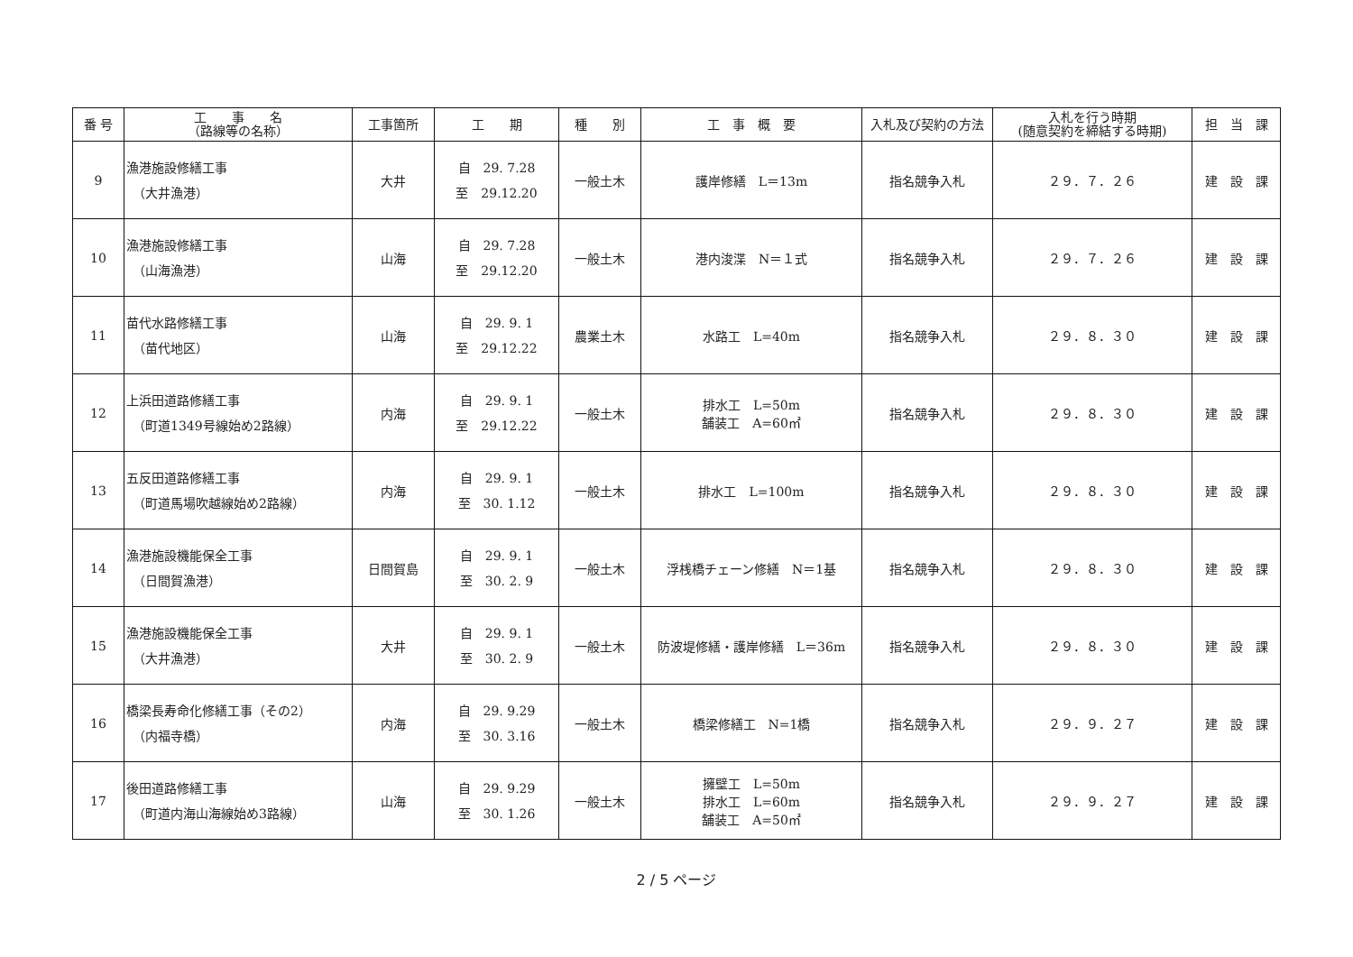| 番 号 | 工 事 名 （路線等の名称） | 工事箇所 | 工 期 | 種 別 | 工 事 概 要 | 入札及び契約の方法 | 入札を行う時期 (随意契約を締結する時期) | 担 当 課 |
| --- | --- | --- | --- | --- | --- | --- | --- | --- |
| 9 | 漁港施設修繕工事 （大井漁港） | 大井 | 自 29. 7.28 至 29.12.20 | 一般土木 | 護岸修繕 L＝13m | 指名競争入札 | ２９．７．２６ | 建 設 課 |
| 10 | 漁港施設修繕工事 （山海漁港） | 山海 | 自 29. 7.28 至 29.12.20 | 一般土木 | 港内浚渫 N＝１式 | 指名競争入札 | ２９．７．２６ | 建 設 課 |
| 11 | 苗代水路修繕工事 （苗代地区） | 山海 | 自 29. 9. 1 至 29.12.22 | 農業土木 | 水路工 L=40m | 指名競争入札 | ２９．８．３０ | 建 設 課 |
| 12 | 上浜田道路修繕工事 （町道1349号線始め2路線） | 内海 | 自 29. 9. 1 至 29.12.22 | 一般土木 | 排水工 L=50m 舗装工 A=60㎡ | 指名競争入札 | ２９．８．３０ | 建 設 課 |
| 13 | 五反田道路修繕工事 （町道馬場吹越線始め2路線） | 内海 | 自 29. 9. 1 至 30. 1.12 | 一般土木 | 排水工 L=100m | 指名競争入札 | ２９．８．３０ | 建 設 課 |
| 14 | 漁港施設機能保全工事 （日間賀漁港） | 日間賀島 | 自 29. 9. 1 至 30. 2. 9 | 一般土木 | 浮桟橋チェーン修繕 N＝1基 | 指名競争入札 | ２９．８．３０ | 建 設 課 |
| 15 | 漁港施設機能保全工事 （大井漁港） | 大井 | 自 29. 9. 1 至 30. 2. 9 | 一般土木 | 防波堤修繕・護岸修繕 L＝36m | 指名競争入札 | ２９．８．３０ | 建 設 課 |
| 16 | 橋梁長寿命化修繕工事（その2） （内福寺橋） | 内海 | 自 29. 9.29 至 30. 3.16 | 一般土木 | 橋梁修繕工 N=1橋 | 指名競争入札 | ２９．９．２７ | 建 設 課 |
| 17 | 後田道路修繕工事 （町道内海山海線始め3路線） | 山海 | 自 29. 9.29 至 30. 1.26 | 一般土木 | 擁壁工 L=50m 排水工 L=60m 舗装工 A=50㎡ | 指名競争入札 | ２９．９．２７ | 建 設 課 |
2 / 5 ページ